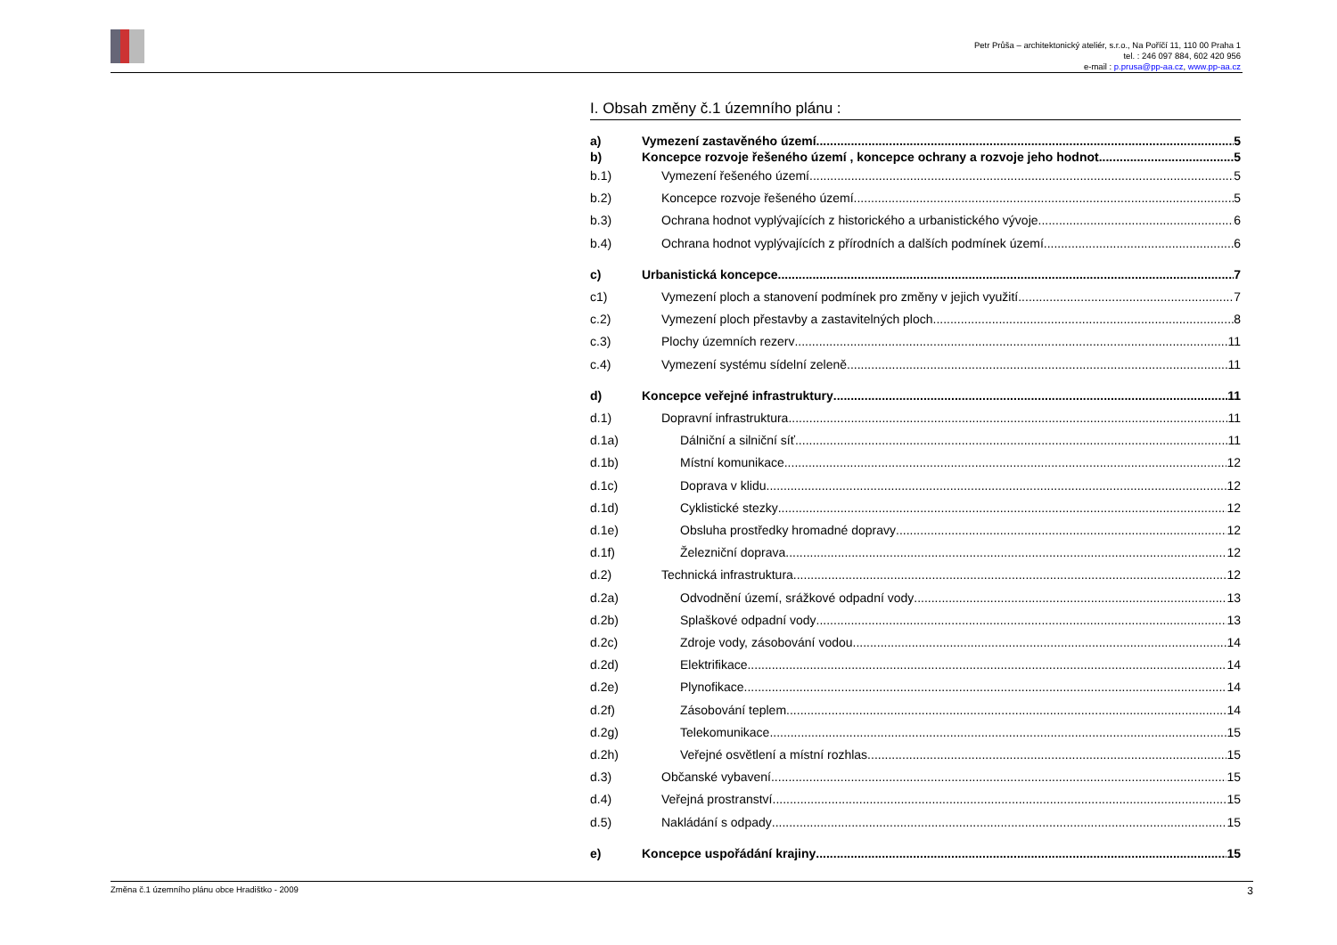Petr Průša – architektonický ateliér, s.r.o., Na Poříčí 11, 110 00 Praha 1
tel. : 246 097 884, 602 420 956
e-mail : p.prusa@pp-aa.cz, www.pp-aa.cz
I. Obsah změny č.1 územního plánu :
a) Vymezení zastavěného území 5
b) Koncepce rozvoje řešeného území , koncepce ochrany a rozvoje jeho hodnot 5
b.1) Vymezení řešeného území 5
b.2) Koncepce rozvoje řešeného území 5
b.3) Ochrana hodnot vyplývajících z historického a urbanistického vývoje 6
b.4) Ochrana hodnot vyplývajících z přírodních a dalších podmínek území 6
c) Urbanistická koncepce 7
c1) Vymezení ploch a stanovení podmínek pro změny v jejich využití 7
c.2) Vymezení ploch přestavby a zastavitelných ploch 8
c.3) Plochy územních rezerv 11
c.4) Vymezení systému sídelní zeleně 11
d) Koncepce veřejné infrastruktury 11
d.1) Dopravní infrastruktura 11
d.1a) Dálniční a silniční síť 11
d.1b) Místní komunikace 12
d.1c) Doprava v klidu 12
d.1d) Cyklistické stezky 12
d.1e) Obsluha prostředky hromadné dopravy 12
d.1f) Železniční doprava 12
d.2) Technická infrastruktura 12
d.2a) Odvodnění území, srážkové odpadní vody 13
d.2b) Splaškové odpadní vody 13
d.2c) Zdroje vody, zásobování vodou 14
d.2d) Elektrifikace 14
d.2e) Plynofikace 14
d.2f) Zásobování teplem 14
d.2g) Telekomunikace 15
d.2h) Veřejné osvětlení a místní rozhlas 15
d.3) Občanské vybavení 15
d.4) Veřejná prostranství 15
d.5) Nakládání s odpady 15
e) Koncepce uspořádání krajiny 15
Změna č.1 územního plánu obce Hradištko - 2009 3